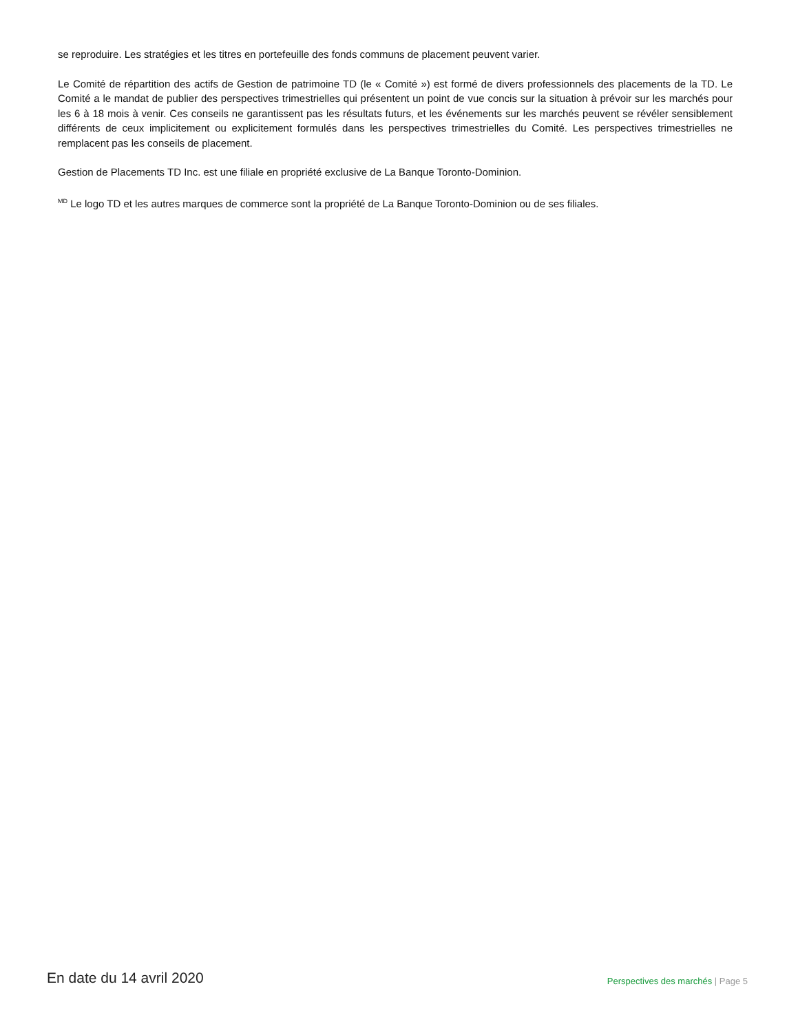se reproduire. Les stratégies et les titres en portefeuille des fonds communs de placement peuvent varier.
Le Comité de répartition des actifs de Gestion de patrimoine TD (le « Comité ») est formé de divers professionnels des placements de la TD. Le Comité a le mandat de publier des perspectives trimestrielles qui présentent un point de vue concis sur la situation à prévoir sur les marchés pour les 6 à 18 mois à venir. Ces conseils ne garantissent pas les résultats futurs, et les événements sur les marchés peuvent se révéler sensiblement différents de ceux implicitement ou explicitement formulés dans les perspectives trimestrielles du Comité. Les perspectives trimestrielles ne remplacent pas les conseils de placement.
Gestion de Placements TD Inc. est une filiale en propriété exclusive de La Banque Toronto-Dominion.
<sup>MD</sup> Le logo TD et les autres marques de commerce sont la propriété de La Banque Toronto-Dominion ou de ses filiales.
En date du 14 avril 2020
Perspectives des marchés | Page 5